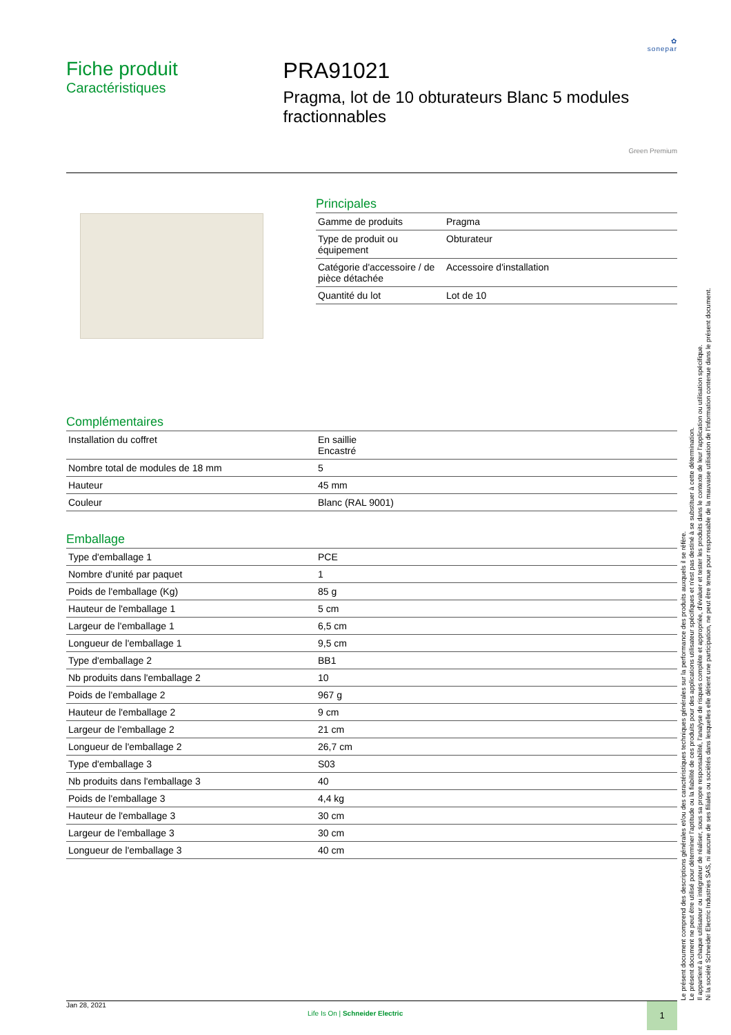✿
sonepar
Fiche produit
Caractéristiques
PRA91021
Pragma, lot de 10 obturateurs Blanc 5 modules fractionnables
Green Premium
Principales
| Gamme de produits | Pragma |
| Type de produit ou équipement | Obturateur |
| Catégorie d'accessoire / de pièce détachée | Accessoire d'installation |
| Quantité du lot | Lot de 10 |
Complémentaires
| Installation du coffret | En saillie Encastré |
| Nombre total de modules de 18 mm | 5 |
| Hauteur | 45 mm |
| Couleur | Blanc (RAL 9001) |
Emballage
| Type d'emballage 1 | PCE |
| Nombre d'unité par paquet | 1 |
| Poids de l'emballage (Kg) | 85 g |
| Hauteur de l'emballage 1 | 5 cm |
| Largeur de l'emballage 1 | 6,5 cm |
| Longueur de l'emballage 1 | 9,5 cm |
| Type d'emballage 2 | BB1 |
| Nb produits dans l'emballage 2 | 10 |
| Poids de l'emballage 2 | 967 g |
| Hauteur de l'emballage 2 | 9 cm |
| Largeur de l'emballage 2 | 21 cm |
| Longueur de l'emballage 2 | 26,7 cm |
| Type d'emballage 3 | S03 |
| Nb produits dans l'emballage 3 | 40 |
| Poids de l'emballage 3 | 4,4 kg |
| Hauteur de l'emballage 3 | 30 cm |
| Largeur de l'emballage 3 | 30 cm |
| Longueur de l'emballage 3 | 40 cm |
Le présent document comprend des descriptions générales et/ou des caractéristiques techniques générales sur la performance des produits auxquels il se réfère.
Le présent document ne peut être utilisé pour déterminer l'aptitude ou la fiabilité de ces produits pour des applications utilisateur spécifiques et n'est pas destiné à se substituer à cette détermination.
Il appartient à chaque utilisateur ou intégrateur de réaliser, sous sa propre responsabilité, l'analyse de risques complète et appropriée, d'évaluer et tester les produits dans le contexte de leur l'application ou utilisation spécifique.
Ni la société Schneider Electric Industries SAS, ni aucune de ses filiales ou sociétés dans lesquelles elle détient une participation, ne peut être tenue pour responsable de la mauvaise utilisation de l'information contenue dans le présent document.
Jan 28, 2021
Life Is On | Schneider Electric
1